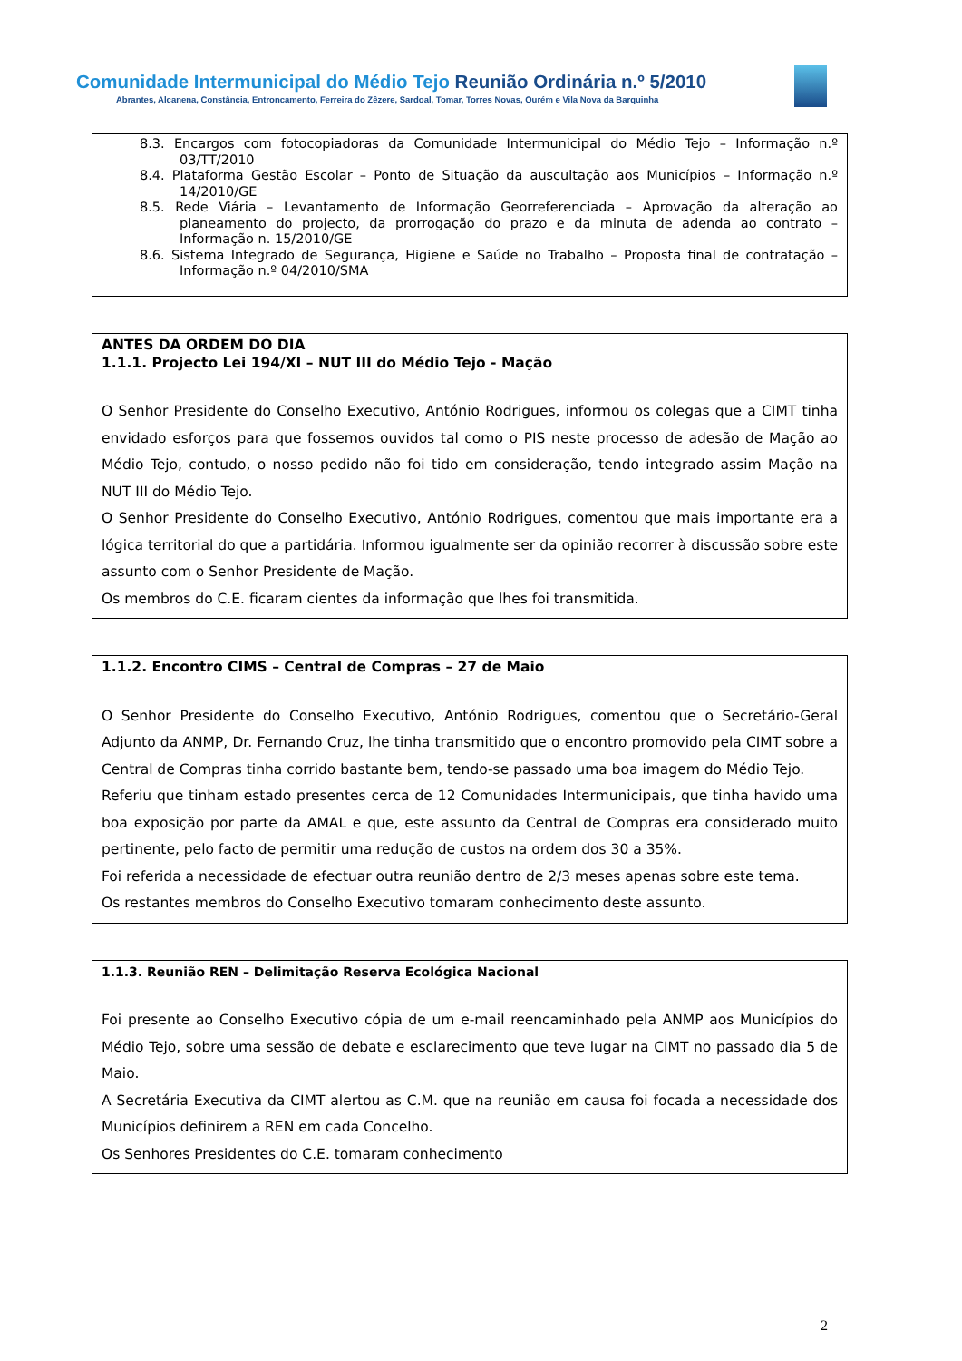Comunidade Intermunicipal do Médio Tejo Reunião Ordinária n.º 5/2010
Abrantes, Alcanena, Constância, Entroncamento, Ferreira do Zêzere, Sardoal, Tomar, Torres Novas, Ourém e Vila Nova da Barquinha
8.3. Encargos com fotocopiadoras da Comunidade Intermunicipal do Médio Tejo – Informação n.º 03/TT/2010
8.4. Plataforma Gestão Escolar – Ponto de Situação da auscultação aos Municípios – Informação n.º 14/2010/GE
8.5. Rede Viária – Levantamento de Informação Georreferenciada – Aprovação da alteração ao planeamento do projecto, da prorrogação do prazo e da minuta de adenda ao contrato – Informação n. 15/2010/GE
8.6. Sistema Integrado de Segurança, Higiene e Saúde no Trabalho – Proposta final de contratação – Informação n.º 04/2010/SMA
ANTES DA ORDEM DO DIA
1.1.1. Projecto Lei 194/XI – NUT III do Médio Tejo - Mação
O Senhor Presidente do Conselho Executivo, António Rodrigues, informou os colegas que a CIMT tinha envidado esforços para que fossemos ouvidos tal como o PIS neste processo de adesão de Mação ao Médio Tejo, contudo, o nosso pedido não foi tido em consideração, tendo integrado assim Mação na NUT III do Médio Tejo.
O Senhor Presidente do Conselho Executivo, António Rodrigues, comentou que mais importante era a lógica territorial do que a partidária. Informou igualmente ser da opinião recorrer à discussão sobre este assunto com o Senhor Presidente de Mação.
Os membros do C.E. ficaram cientes da informação que lhes foi transmitida.
1.1.2. Encontro CIMS – Central de Compras – 27 de Maio
O Senhor Presidente do Conselho Executivo, António Rodrigues, comentou que o Secretário-Geral Adjunto da ANMP, Dr. Fernando Cruz, lhe tinha transmitido que o encontro promovido pela CIMT sobre a Central de Compras tinha corrido bastante bem, tendo-se passado uma boa imagem do Médio Tejo.
Referiu que tinham estado presentes cerca de 12 Comunidades Intermunicipais, que tinha havido uma boa exposição por parte da AMAL e que, este assunto da Central de Compras era considerado muito pertinente, pelo facto de permitir uma redução de custos na ordem dos 30 a 35%.
Foi referida a necessidade de efectuar outra reunião dentro de 2/3 meses apenas sobre este tema.
Os restantes membros do Conselho Executivo tomaram conhecimento deste assunto.
1.1.3. Reunião REN – Delimitação Reserva Ecológica Nacional
Foi presente ao Conselho Executivo cópia de um e-mail reencaminhado pela ANMP aos Municípios do Médio Tejo, sobre uma sessão de debate e esclarecimento que teve lugar na CIMT no passado dia 5 de Maio.
A Secretária Executiva da CIMT alertou as C.M. que na reunião em causa foi focada a necessidade dos Municípios definirem a REN em cada Concelho.
Os Senhores Presidentes do C.E. tomaram conhecimento
2